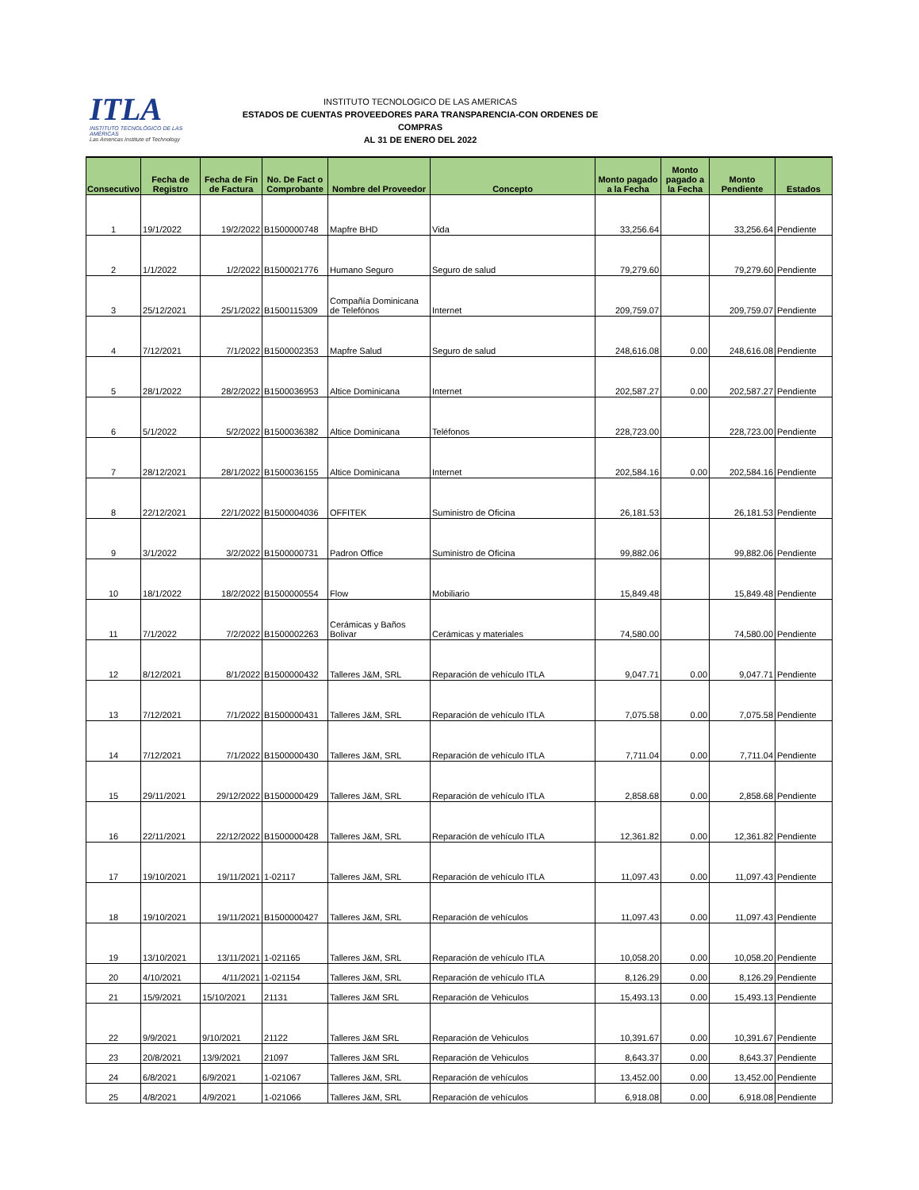ITLA
INSTITUTO TECNOLÓGICO DE LAS AMÉRICAS
Las Americas Institute of Technology
INSTITUTO TECNOLOGICO DE LAS AMERICAS
ESTADOS DE CUENTAS PROVEEDORES PARA TRANSPARENCIA-CON ORDENES DE COMPRAS
AL 31 DE ENERO DEL 2022
| Consecutivo | Fecha de Registro | Fecha de Fin de Factura | No. De Fact o Comprobante | Nombre del Proveedor | Concepto | Monto pagado a la Fecha | Monto pagado a la Fecha | Monto Pendiente | Estados |
| --- | --- | --- | --- | --- | --- | --- | --- | --- | --- |
| 1 | 19/1/2022 | 19/2/2022 | B1500000748 | Mapfre BHD | Vida | 33,256.64 | | 33,256.64 | Pendiente |
| 2 | 1/1/2022 | 1/2/2022 | B1500021776 | Humano Seguro | Seguro de salud | 79,279.60 | | 79,279.60 | Pendiente |
| 3 | 25/12/2021 | 25/1/2022 | B1500115309 | Compañía Dominicana de Telefónos | Internet | 209,759.07 | | 209,759.07 | Pendiente |
| 4 | 7/12/2021 | 7/1/2022 | B1500002353 | Mapfre Salud | Seguro de salud | 248,616.08 | 0.00 | 248,616.08 | Pendiente |
| 5 | 28/1/2022 | 28/2/2022 | B1500036953 | Altice Dominicana | Internet | 202,587.27 | 0.00 | 202,587.27 | Pendiente |
| 6 | 5/1/2022 | 5/2/2022 | B1500036382 | Altice Dominicana | Teléfonos | 228,723.00 | | 228,723.00 | Pendiente |
| 7 | 28/12/2021 | 28/1/2022 | B1500036155 | Altice Dominicana | Internet | 202,584.16 | 0.00 | 202,584.16 | Pendiente |
| 8 | 22/12/2021 | 22/1/2022 | B1500004036 | OFFITEK | Suministro de Oficina | 26,181.53 | | 26,181.53 | Pendiente |
| 9 | 3/1/2022 | 3/2/2022 | B1500000731 | Padron Office | Suministro de Oficina | 99,882.06 | | 99,882.06 | Pendiente |
| 10 | 18/1/2022 | 18/2/2022 | B1500000554 | Flow | Mobiliario | 15,849.48 | | 15,849.48 | Pendiente |
| 11 | 7/1/2022 | 7/2/2022 | B1500002263 | Cerámicas y Baños Bolivar | Cerámicas y materiales | 74,580.00 | | 74,580.00 | Pendiente |
| 12 | 8/12/2021 | 8/1/2022 | B1500000432 | Talleres J&M, SRL | Reparación de vehículo ITLA | 9,047.71 | 0.00 | 9,047.71 | Pendiente |
| 13 | 7/12/2021 | 7/1/2022 | B1500000431 | Talleres J&M, SRL | Reparación de vehículo ITLA | 7,075.58 | 0.00 | 7,075.58 | Pendiente |
| 14 | 7/12/2021 | 7/1/2022 | B1500000430 | Talleres J&M, SRL | Reparación de vehículo ITLA | 7,711.04 | 0.00 | 7,711.04 | Pendiente |
| 15 | 29/11/2021 | 29/12/2022 | B1500000429 | Talleres J&M, SRL | Reparación de vehículo ITLA | 2,858.68 | 0.00 | 2,858.68 | Pendiente |
| 16 | 22/11/2021 | 22/12/2022 | B1500000428 | Talleres J&M, SRL | Reparación de vehículo ITLA | 12,361.82 | 0.00 | 12,361.82 | Pendiente |
| 17 | 19/10/2021 | 19/11/2021 | 1-02117 | Talleres J&M, SRL | Reparación de vehículo ITLA | 11,097.43 | 0.00 | 11,097.43 | Pendiente |
| 18 | 19/10/2021 | 19/11/2021 | B1500000427 | Talleres J&M, SRL | Reparación de vehículos | 11,097.43 | 0.00 | 11,097.43 | Pendiente |
| 19 | 13/10/2021 | 13/11/2021 | 1-021165 | Talleres J&M, SRL | Reparación de vehículo ITLA | 10,058.20 | 0.00 | 10,058.20 | Pendiente |
| 20 | 4/10/2021 | 4/11/2021 | 1-021154 | Talleres J&M, SRL | Reparación de vehículo ITLA | 8,126.29 | 0.00 | 8,126.29 | Pendiente |
| 21 | 15/9/2021 | 15/10/2021 | 21131 | Talleres J&M SRL | Reparación de Vehiculos | 15,493.13 | 0.00 | 15,493.13 | Pendiente |
| 22 | 9/9/2021 | 9/10/2021 | 21122 | Talleres J&M SRL | Reparación de Vehiculos | 10,391.67 | 0.00 | 10,391.67 | Pendiente |
| 23 | 20/8/2021 | 13/9/2021 | 21097 | Talleres J&M SRL | Reparación de Vehiculos | 8,643.37 | 0.00 | 8,643.37 | Pendiente |
| 24 | 6/8/2021 | 6/9/2021 | 1-021067 | Talleres J&M, SRL | Reparación de vehículos | 13,452.00 | 0.00 | 13,452.00 | Pendiente |
| 25 | 4/8/2021 | 4/9/2021 | 1-021066 | Talleres J&M, SRL | Reparación de vehículos | 6,918.08 | 0.00 | 6,918.08 | Pendiente |